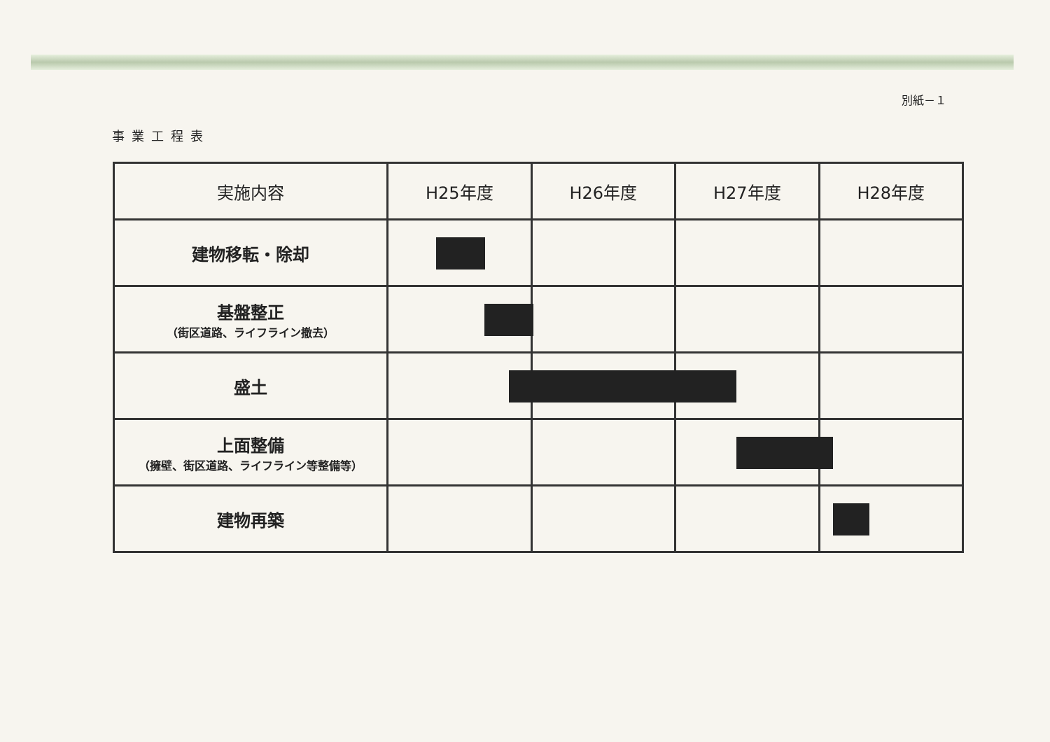別紙－１
事業工程表
| 実施内容 | H25年度 | H26年度 | H27年度 | H28年度 |
| --- | --- | --- | --- | --- |
| 建物移転・除却 | | | | |
| 基盤整正 （街区道路、ライフライン撤去） | | | | |
| 盛土 | | | | |
| 上面整備 （擁壁、街区道路、ライフライン等整備等） | | | | |
| 建物再築 | | | | |